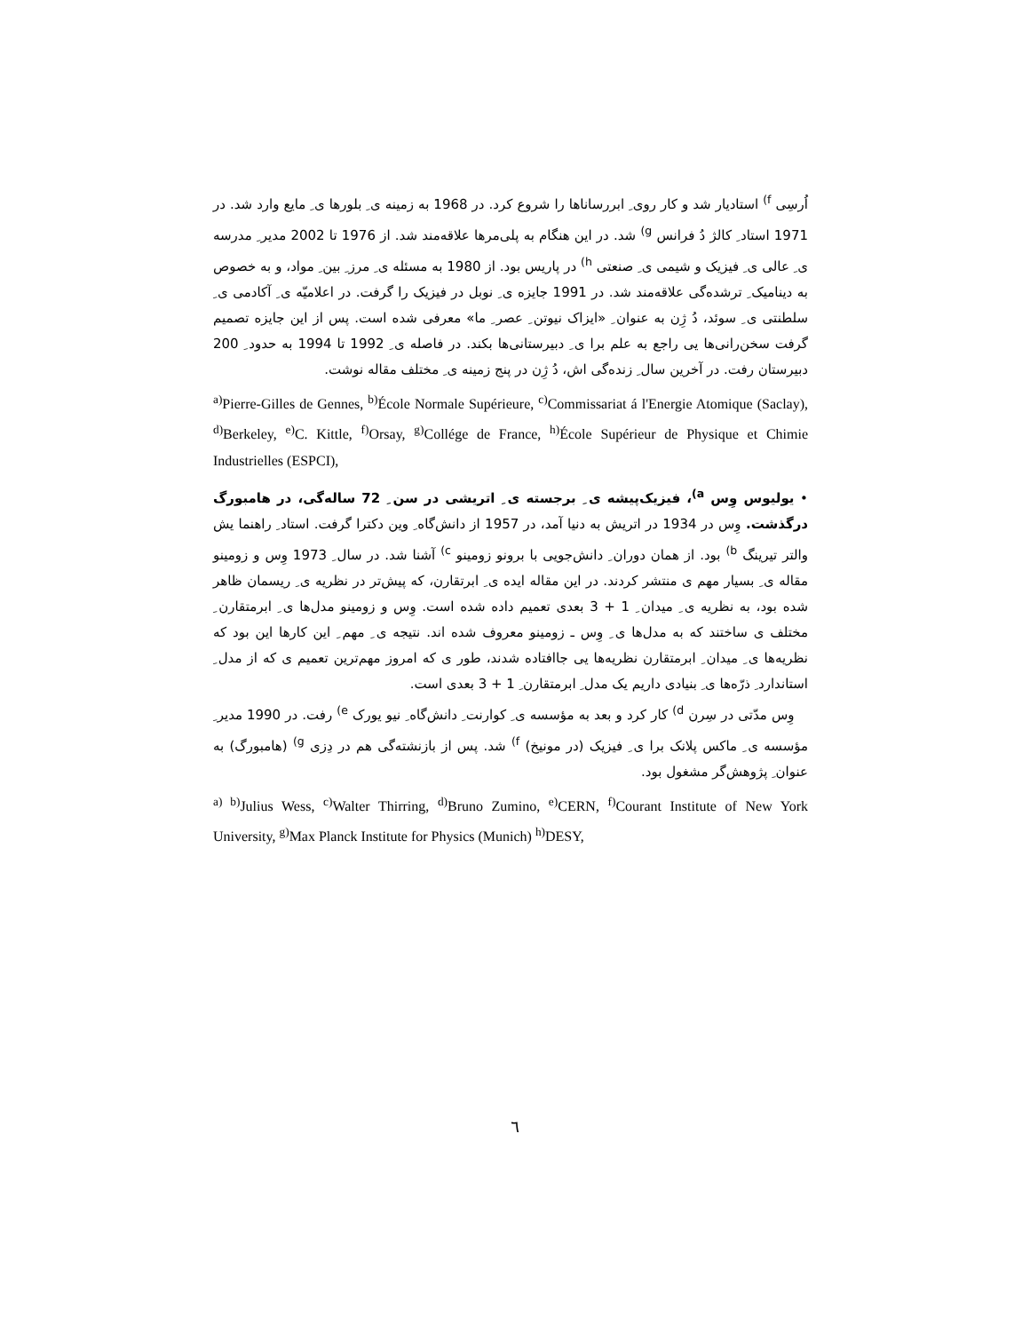اُرسِی <sup>f)</sup> استادیار شد و کار روی ِ ابررساناها را شروع کرد. در 1968 به زمینه ی ِ بلورها ی ِ مایع وارد شد. در 1971 استاد ِ کالژ دُ فرانس <sup>g)</sup> شد. در این هنگام به پلی‌مرها علاقه‌مند شد. از 1976 تا 2002 مدیر ِ مدرسه ی ِ عالی ی ِ فیزیک و شیمی ی ِ صنعتی <sup>h)</sup> در پاریس بود. از 1980 به مسئله ی ِ مرز ِ بین ِ مواد، و به خصوص به دینامیک ِ ترشده‌گی علاقه‌مند شد. در 1991 جایزه ی ِ نوبل در فیزیک را گرفت. در اعلامیّه ی ِ آکادمی ی ِ سلطنتی ی ِ سوئد، دُ ژِن به عنوان ِ «ایزاک نیوتن ِ عصر ِ ما» معرفی شده است. پس از این جایزه تصمیم گرفت سخن‌رانی‌ها یی راجع به علم برا ی ِ دبیرستانی‌ها بکند. در فاصله ی ِ 1992 تا 1994 به حدود ِ 200 دبیرستان رفت. در آخرین سال ِ زنده‌گی اش، دُ ژِن در پنج زمینه ی ِ مختلف مقاله نوشت.
<sup>a)</sup> Pierre-Gilles de Gennes, <sup>b)</sup>École Normale Supérieure, <sup>c)</sup>Commissariat á l'Energie Atomique (Saclay), <sup>d)</sup>Berkeley, <sup>e)</sup>C. Kittle, <sup>f)</sup>Orsay, <sup>g)</sup>Collége de France, <sup>h)</sup>École Supérieur de Physique et Chimie Industrielles (ESPCI),
• یولیوس وِس <sup>a)</sup>، فیزیک‌پیشه ی ِ برجسته ی ِ اتریشی در سن ِ 72 ساله‌گی، در هامبورگ درگذشت. وِس در 1934 در اتریش به دنیا آمد، در 1957 از دانش‌گاه ِ وین دکترا گرفت. استاد ِ راهنما یش والتر تیرینگ <sup>b)</sup> بود. از همان دوران ِ دانش‌جویی با برونو زومینو <sup>c)</sup> آشنا شد. در سال ِ 1973 وِس و زومینو مقاله ی ِ بسیار مهم ی منتشر کردند. در این مقاله ایده ی ِ ابرتقارن، که پیش‌تر در نظریه ی ِ ریسمان ظاهر شده بود، به نظریه ی ِ میدان ِ 1 + 3 بعدی تعمیم داده شده است. وِس و زومینو مدل‌ها ی ِ ابرمتقارن ِ مختلف ی ساختند که به مدل‌ها ی ِ وِس ـ زومینو معروف شده اند. نتیجه ی ِ مهم ِ این کارها این بود که نظریه‌ها ی ِ میدان ِ ابرمتقارن نظریه‌ها یی جاافتاده شدند، طور ی که امروز مهم‌ترین تعمیم ی که از مدل ِ استاندارد ِ ذرّه‌ها ی ِ بنیادی داریم یک مدل ِ ابرمتقارن ِ 1 + 3 بعدی است.
وِس مدّتی در سِرن <sup>d)</sup> کار کرد و بعد به مؤسسه ی ِ کوارنت ِ دانش‌گاه ِ نیو یورک <sup>e)</sup> رفت. در 1990 مدیر ِ مؤسسه ی ِ ماکس پلانک برا ی ِ فیزیک (در مونیخ) <sup>f)</sup> شد. پس از بازنشته‌گی هم در دِزی <sup>g)</sup> (هامبورگ) به عنوان ِ پژوهش‌گر مشغول بود.
<sup>a) b)</sup>Julius Wess, <sup>c)</sup>Walter Thirring, <sup>d)</sup>Bruno Zumino, <sup>e)</sup>CERN, <sup>f)</sup>Courant Institute of New York University, <sup>g)</sup>Max Planck Institute for Physics (Munich) <sup>h)</sup>DESY,
٦